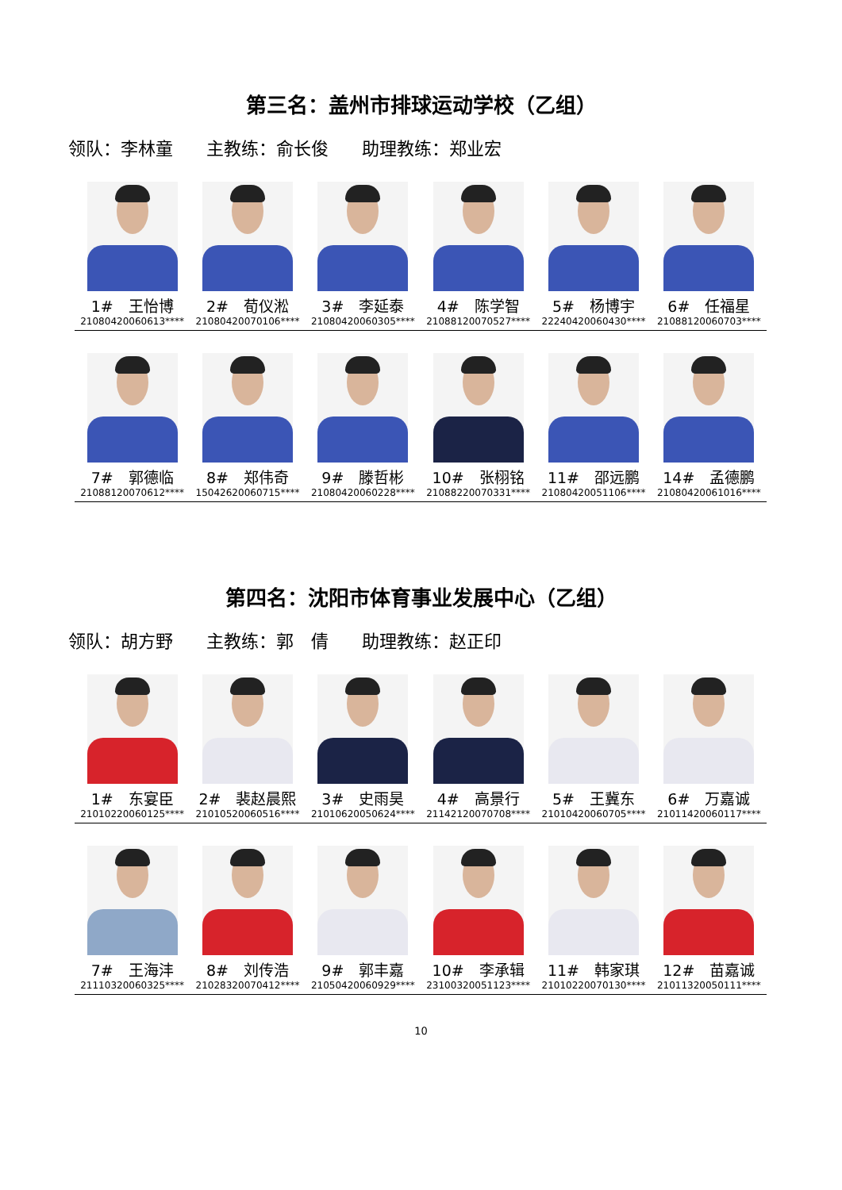第三名：盖州市排球运动学校（乙组）
领队：李林童 主教练：俞长俊 助理教练：郑业宏
| 1# 王怡博 21080420060613**** | 2# 荀仪淞 21080420070106**** | 3# 李延泰 21080420060305**** | 4# 陈学智 21088120070527**** | 5# 杨博宇 22240420060430**** | 6# 任福星 21088120060703**** |
| 7# 郭德临 21088120070612**** | 8# 郑伟奇 15042620060715**** | 9# 滕哲彬 21080420060228**** | 10# 张栩铭 21088220070331**** | 11# 邵远鹏 21080420051106**** | 14# 孟德鹏 21080420061016**** |
第四名：沈阳市体育事业发展中心（乙组）
领队：胡方野 主教练：郭　倩 助理教练：赵正印
| 1# 东宴臣 21010220060125**** | 2# 裴赵晨熙 21010520060516**** | 3# 史雨昊 21010620050624**** | 4# 高景行 21142120070708**** | 5# 王冀东 21010420060705**** | 6# 万嘉诚 21011420060117**** |
| 7# 王海沣 21110320060325**** | 8# 刘传浩 21028320070412**** | 9# 郭丰嘉 21050420060929**** | 10# 李承辑 23100320051123**** | 11# 韩家琪 21010220070130**** | 12# 苗嘉诚 21011320050111**** |
10